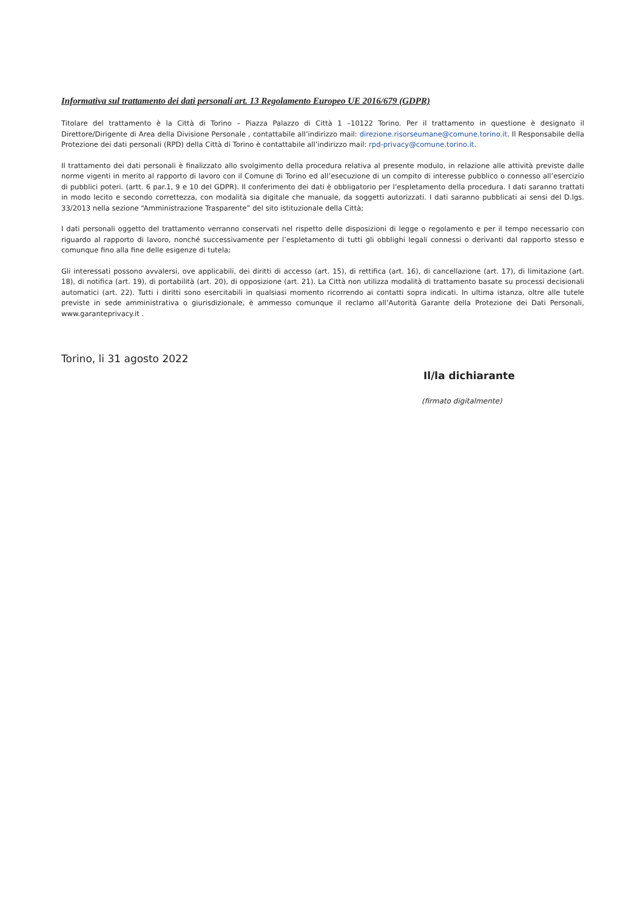Informativa sul trattamento dei dati personali art. 13 Regolamento Europeo UE 2016/679 (GDPR)
Titolare del trattamento è la Città di Torino – Piazza Palazzo di Città 1 –10122 Torino. Per il trattamento in questione è designato il Direttore/Dirigente di Area della Divisione Personale , contattabile all’indirizzo mail: direzione.risorseumane@comune.torino.it. Il Responsabile della Protezione dei dati personali (RPD) della Città di Torino è contattabile all’indirizzo mail: rpd-privacy@comune.torino.it.
Il trattamento dei dati personali è finalizzato allo svolgimento della procedura relativa al presente modulo, in relazione alle attività previste dalle norme vigenti in merito al rapporto di lavoro con il Comune di Torino ed all’esecuzione di un compito di interesse pubblico o connesso all’esercizio di pubblici poteri. (artt. 6 par.1, 9 e 10 del GDPR). Il conferimento dei dati è obbligatorio per l’espletamento della procedura. I dati saranno trattati in modo lecito e secondo correttezza, con modalità sia digitale che manuale, da soggetti autorizzati. I dati saranno pubblicati ai sensi del D.lgs. 33/2013 nella sezione “Amministrazione Trasparente” del sito istituzionale della Città;
I dati personali oggetto del trattamento verranno conservati nel rispetto delle disposizioni di legge o regolamento e per il tempo necessario con riguardo al rapporto di lavoro, nonché successivamente per l’espletamento di tutti gli obblighi legali connessi o derivanti dal rapporto stesso e comunque fino alla fine delle esigenze di tutela;
Gli interessati possono avvalersi, ove applicabili, dei diritti di accesso (art. 15), di rettifica (art. 16), di cancellazione (art. 17), di limitazione (art. 18), di notifica (art. 19), di portabilità (art. 20), di opposizione (art. 21). La Città non utilizza modalità di trattamento basate su processi decisionali automatici (art. 22). Tutti i diritti sono esercitabili in qualsiasi momento ricorrendo ai contatti sopra indicati. In ultima istanza, oltre alle tutele previste in sede amministrativa o giurisdizionale, è ammesso comunque il reclamo all’Autorità Garante della Protezione dei Dati Personali, www.garanteprivacy.it .
Torino, li 31 agosto 2022
Il/la dichiarante
(firmato digitalmente)